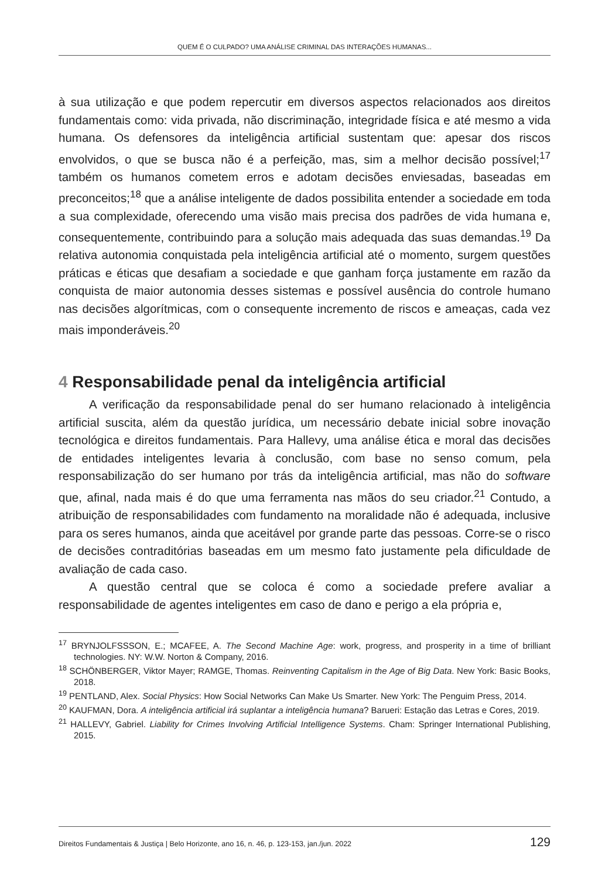QUEM É O CULPADO? UMA ANÁLISE CRIMINAL DAS INTERAÇÕES HUMANAS...
à sua utilização e que podem repercutir em diversos aspectos relacionados aos direitos fundamentais como: vida privada, não discriminação, integridade física e até mesmo a vida humana. Os defensores da inteligência artificial sustentam que: apesar dos riscos envolvidos, o que se busca não é a perfeição, mas, sim a melhor decisão possível;<sup>17</sup> também os humanos cometem erros e adotam decisões enviesadas, baseadas em preconceitos;<sup>18</sup> que a análise inteligente de dados possibilita entender a sociedade em toda a sua complexidade, oferecendo uma visão mais precisa dos padrões de vida humana e, consequentemente, contribuindo para a solução mais adequada das suas demandas.<sup>19</sup> Da relativa autonomia conquistada pela inteligência artificial até o momento, surgem questões práticas e éticas que desafiam a sociedade e que ganham força justamente em razão da conquista de maior autonomia desses sistemas e possível ausência do controle humano nas decisões algorítmicas, com o consequente incremento de riscos e ameaças, cada vez mais imponderáveis.<sup>20</sup>
4 Responsabilidade penal da inteligência artificial
A verificação da responsabilidade penal do ser humano relacionado à inteligência artificial suscita, além da questão jurídica, um necessário debate inicial sobre inovação tecnológica e direitos fundamentais. Para Hallevy, uma análise ética e moral das decisões de entidades inteligentes levaria à conclusão, com base no senso comum, pela responsabilização do ser humano por trás da inteligência artificial, mas não do software que, afinal, nada mais é do que uma ferramenta nas mãos do seu criador.<sup>21</sup> Contudo, a atribuição de responsabilidades com fundamento na moralidade não é adequada, inclusive para os seres humanos, ainda que aceitável por grande parte das pessoas. Corre-se o risco de decisões contraditórias baseadas em um mesmo fato justamente pela dificuldade de avaliação de cada caso.
A questão central que se coloca é como a sociedade prefere avaliar a responsabilidade de agentes inteligentes em caso de dano e perigo a ela própria e,
<sup>17</sup> BRYNJOLFSSSON, E.; MCAFEE, A. The Second Machine Age: work, progress, and prosperity in a time of brilliant technologies. NY: W.W. Norton & Company, 2016.
<sup>18</sup> SCHÖNBERGER, Viktor Mayer; RAMGE, Thomas. Reinventing Capitalism in the Age of Big Data. New York: Basic Books, 2018.
<sup>19</sup> PENTLAND, Alex. Social Physics: How Social Networks Can Make Us Smarter. New York: The Penguim Press, 2014.
<sup>20</sup> KAUFMAN, Dora. A inteligência artificial irá suplantar a inteligência humana? Barueri: Estação das Letras e Cores, 2019.
<sup>21</sup> HALLEVY, Gabriel. Liability for Crimes Involving Artificial Intelligence Systems. Cham: Springer International Publishing, 2015.
Direitos Fundamentais & Justiça | Belo Horizonte, ano 16, n. 46, p. 123-153, jan./jun. 2022 129